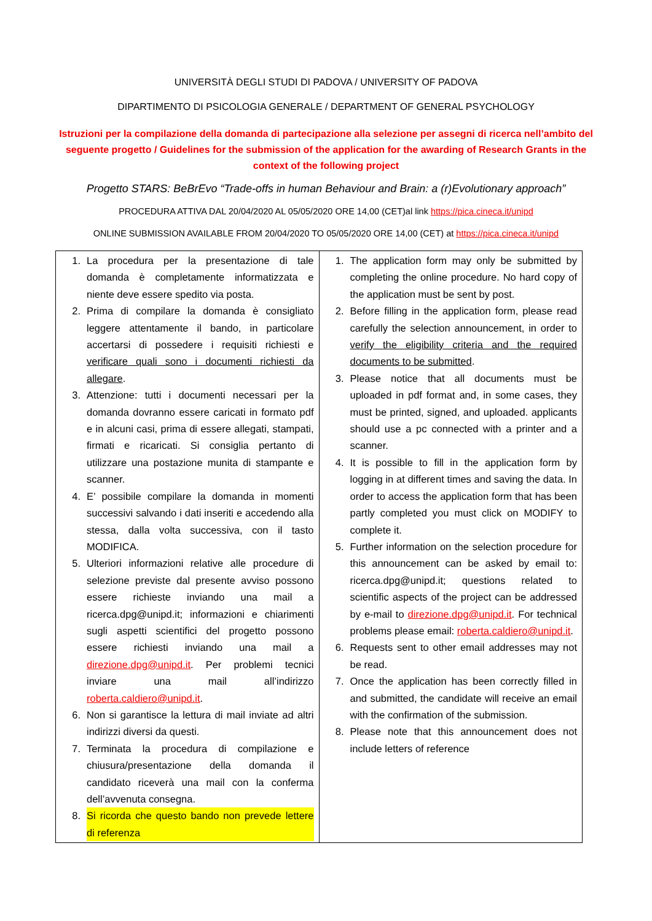UNIVERSITÀ DEGLI STUDI DI PADOVA / UNIVERSITY OF PADOVA
DIPARTIMENTO DI PSICOLOGIA GENERALE / DEPARTMENT OF GENERAL PSYCHOLOGY
Istruzioni per la compilazione della domanda di partecipazione alla selezione per assegni di ricerca nell’ambito del seguente progetto / Guidelines for the submission of the application for the awarding of Research Grants in the context of the following project
Progetto STARS: BeBrEvo “Trade-offs in human Behaviour and Brain: a (r)Evolutionary approach”
PROCEDURA ATTIVA DAL 20/04/2020 AL 05/05/2020 ORE 14,00 (CET)al link https://pica.cineca.it/unipd
ONLINE SUBMISSION AVAILABLE FROM 20/04/2020 TO 05/05/2020 ORE 14,00 (CET) at https://pica.cineca.it/unipd
| 1. La procedura per la presentazione di tale domanda è completamente informatizzata e niente deve essere spedito via posta. 2. Prima di compilare la domanda è consigliato leggere attentamente il bando, in particolare accertarsi di possedere i requisiti richiesti e verificare quali sono i documenti richiesti da allegare . 3. Attenzione: tutti i documenti necessari per la domanda dovranno essere caricati in formato pdf e in alcuni casi, prima di essere allegati, stampati, firmati e ricaricati. Si consiglia pertanto di utilizzare una postazione munita di stampante e scanner. 4. E’ possibile compilare la domanda in momenti successivi salvando i dati inseriti e accedendo alla stessa, dalla volta successiva, con il tasto MODIFICA. 5. Ulteriori informazioni relative alle procedure di selezione previste dal presente avviso possono essere richieste inviando una mail a ricerca.dpg@unipd.it; informazioni e chiarimenti sugli aspetti scientifici del progetto possono essere richiesti inviando una mail a direzione.dpg@unipd.it . Per problemi tecnici inviare una mail all’indirizzo roberta.caldiero@unipd.it . 6. Non si garantisce la lettura di mail inviate ad altri indirizzi diversi da questi. 7. Terminata la procedura di compilazione e chiusura/presentazione della domanda il candidato riceverà una mail con la conferma dell’avvenuta consegna. 8. Si ricorda che questo bando non prevede lettere di referenza | 1. The application form may only be submitted by completing the online procedure. No hard copy of the application must be sent by post. 2. Before filling in the application form, please read carefully the selection announcement, in order to verify the eligibility criteria and the required documents to be submitted . 3. Please notice that all documents must be uploaded in pdf format and, in some cases, they must be printed, signed, and uploaded. applicants should use a pc connected with a printer and a scanner. 4. It is possible to fill in the application form by logging in at different times and saving the data. In order to access the application form that has been partly completed you must click on MODIFY to complete it. 5. Further information on the selection procedure for this announcement can be asked by email to: ricerca.dpg@unipd.it; questions related to scientific aspects of the project can be addressed by e-mail to direzione.dpg@unipd.it . For technical problems please email: roberta.caldiero@unipd.it . 6. Requests sent to other email addresses may not be read. 7. Once the application has been correctly filled in and submitted, the candidate will receive an email with the confirmation of the submission. 8. Please note that this announcement does not include letters of reference |